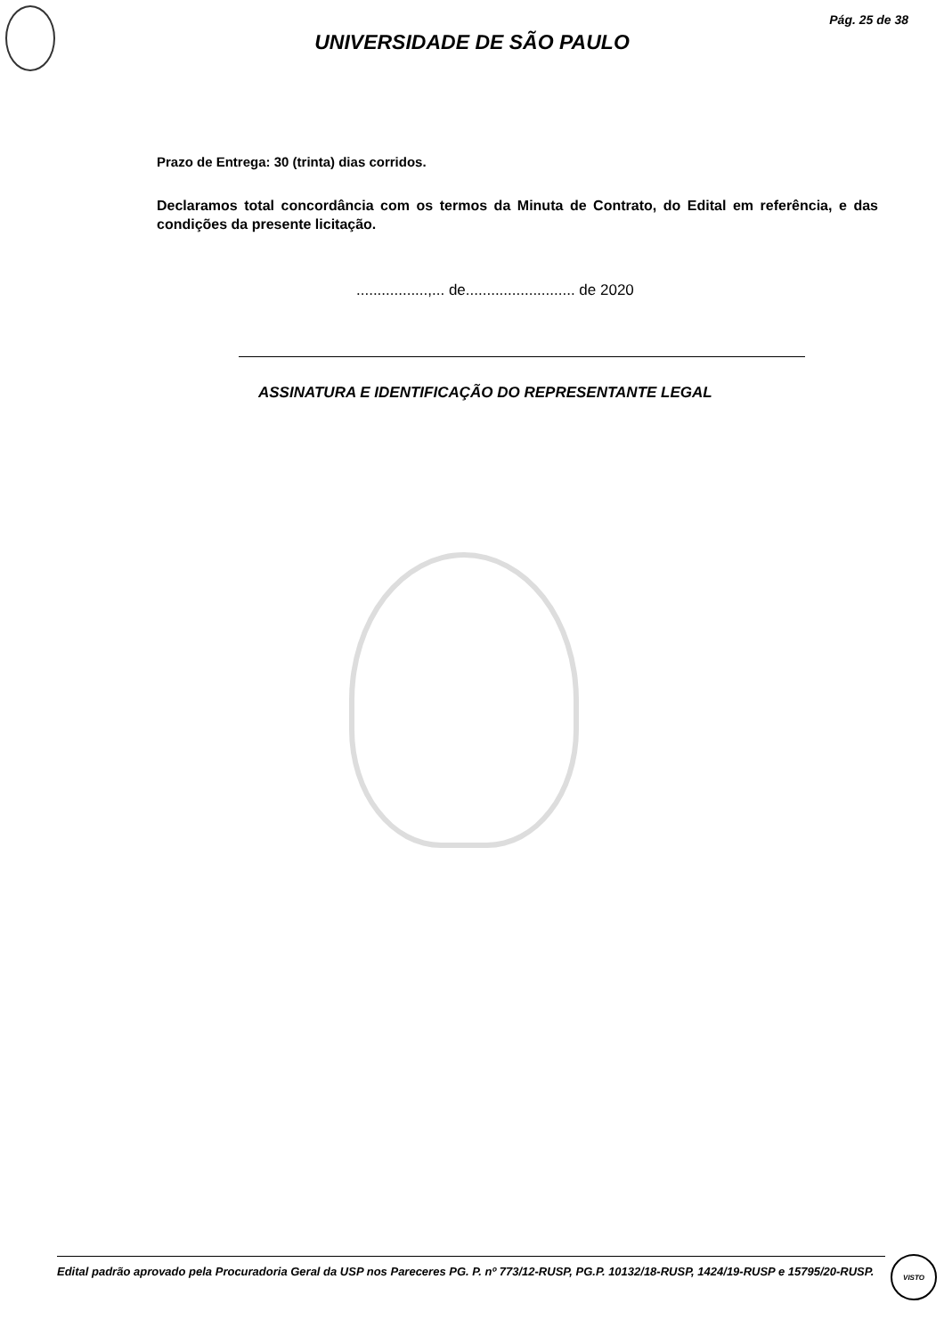Pág. 25 de 38
UNIVERSIDADE DE SÃO PAULO
Prazo de Entrega: 30 (trinta) dias corridos.
Declaramos total concordância com os termos da Minuta de Contrato, do Edital em referência, e das condições da presente licitação.
.................,... de.......................... de 2020
ASSINATURA E IDENTIFICAÇÃO DO REPRESENTANTE LEGAL
Edital padrão aprovado pela Procuradoria Geral da USP nos Pareceres PG. P. nº 773/12-RUSP, PG.P. 10132/18-RUSP, 1424/19-RUSP e 15795/20-RUSP.
VISTO